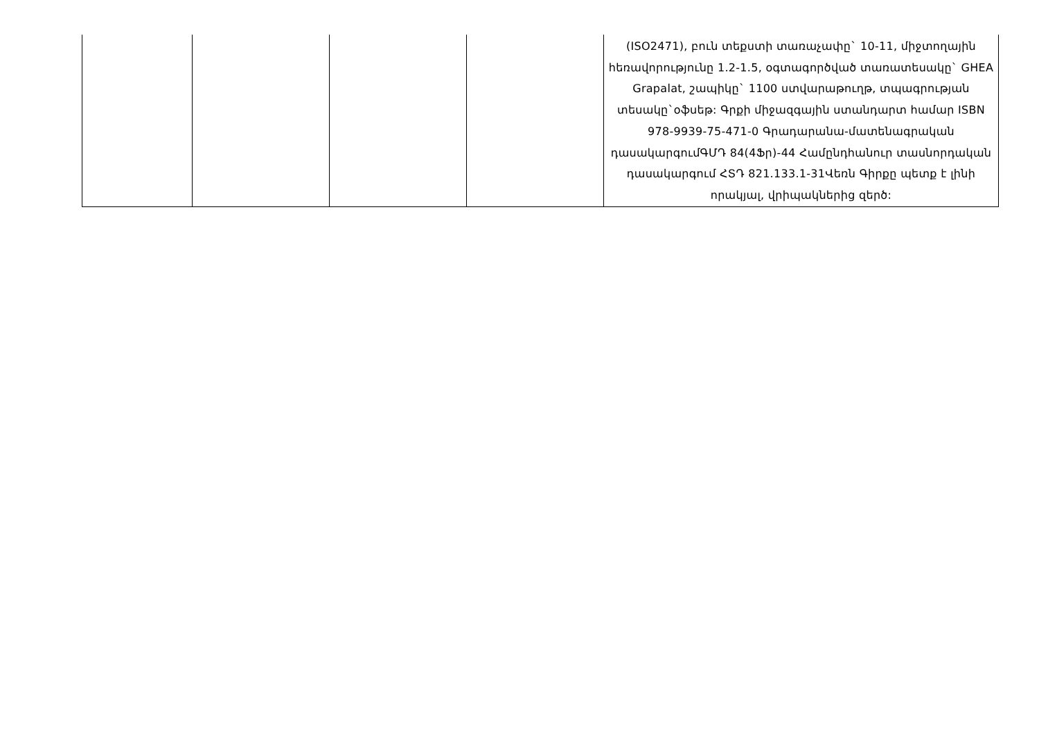| | | | | (ISO2471), բուն տեքստի տառաչափը` 10-11, միջտողային հեռավորությունը 1.2-1.5, օգտագործված տառատեսակը` GHEA Grapalat, շապիկը` 1100 ստվարաթուղթ, տպագրության տեսակը`օֆսեթ: Գրքի միջազգային ստանդարտ համար ISBN 978-9939-75-471-0 Գրադարանա-մատենագրական դասակարգումԳՄԴ 84(4Ֆր)-44 Համընդհանուր տասնորդական դասակարգում ՀՏԴ 821.133.1-31Վեռն Գիրքը պետք է լինի որակյալ, վրիպակներից զերծ: |